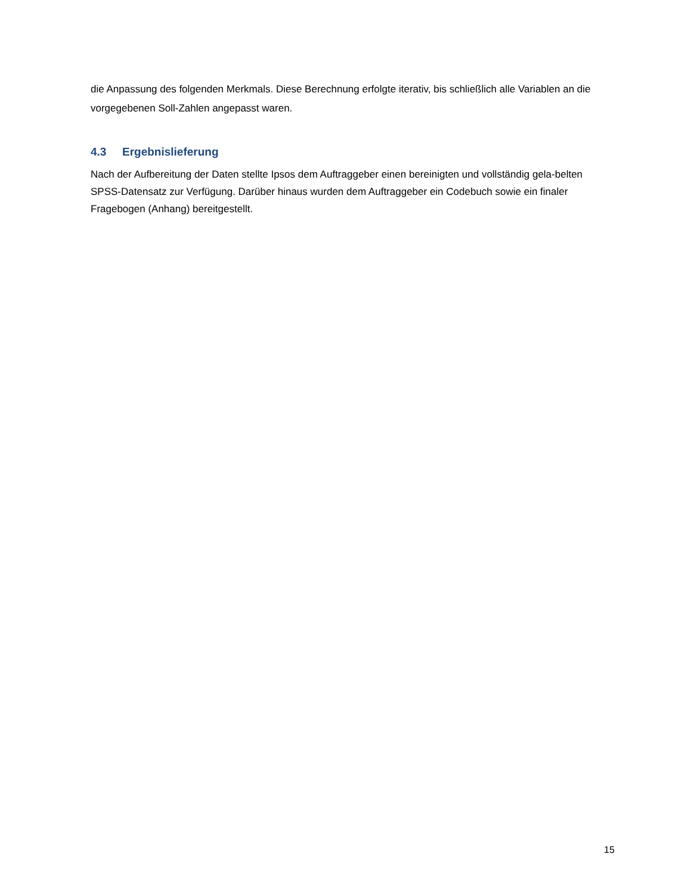die Anpassung des folgenden Merkmals. Diese Berechnung erfolgte iterativ, bis schließlich alle Variablen an die vorgegebenen Soll-Zahlen angepasst waren.
4.3 Ergebnislieferung
Nach der Aufbereitung der Daten stellte Ipsos dem Auftraggeber einen bereinigten und vollständig gela-belten SPSS-Datensatz zur Verfügung. Darüber hinaus wurden dem Auftraggeber ein Codebuch sowie ein finaler Fragebogen (Anhang) bereitgestellt.
15